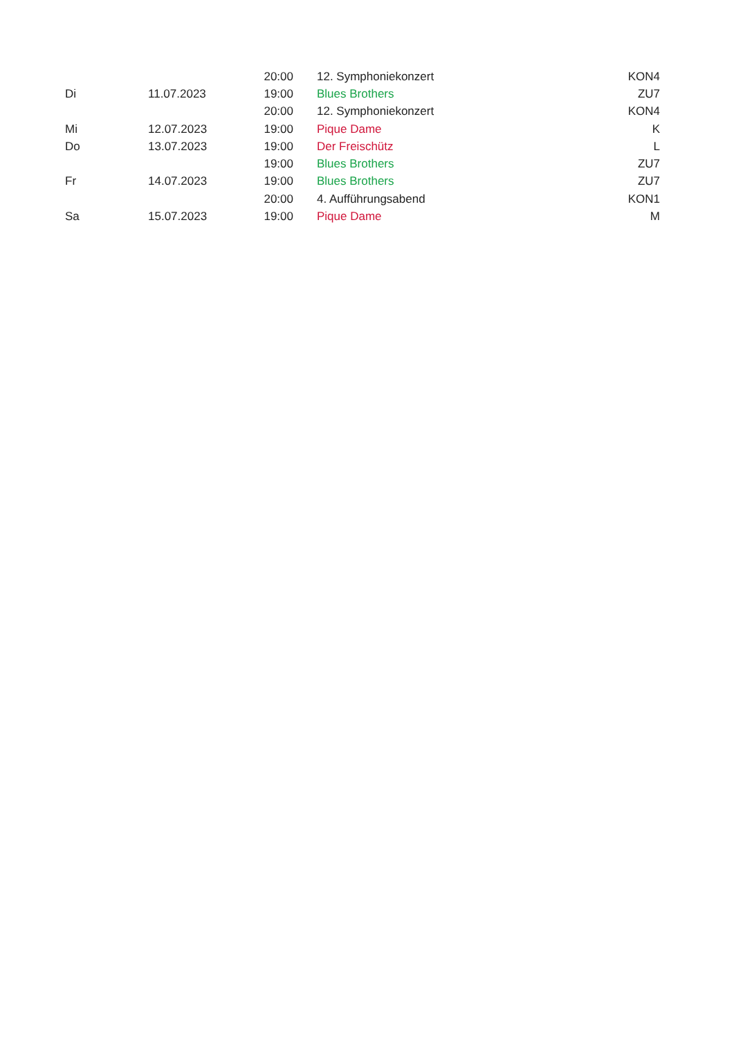| | | 20:00 | 12. Symphoniekonzert | KON4 |
| Di | 11.07.2023 | 19:00 | Blues Brothers | ZU7 |
| | | 20:00 | 12. Symphoniekonzert | KON4 |
| Mi | 12.07.2023 | 19:00 | Pique Dame | K |
| Do | 13.07.2023 | 19:00 | Der Freischütz | L |
| | | 19:00 | Blues Brothers | ZU7 |
| Fr | 14.07.2023 | 19:00 | Blues Brothers | ZU7 |
| | | 20:00 | 4. Aufführungsabend | KON1 |
| Sa | 15.07.2023 | 19:00 | Pique Dame | M |